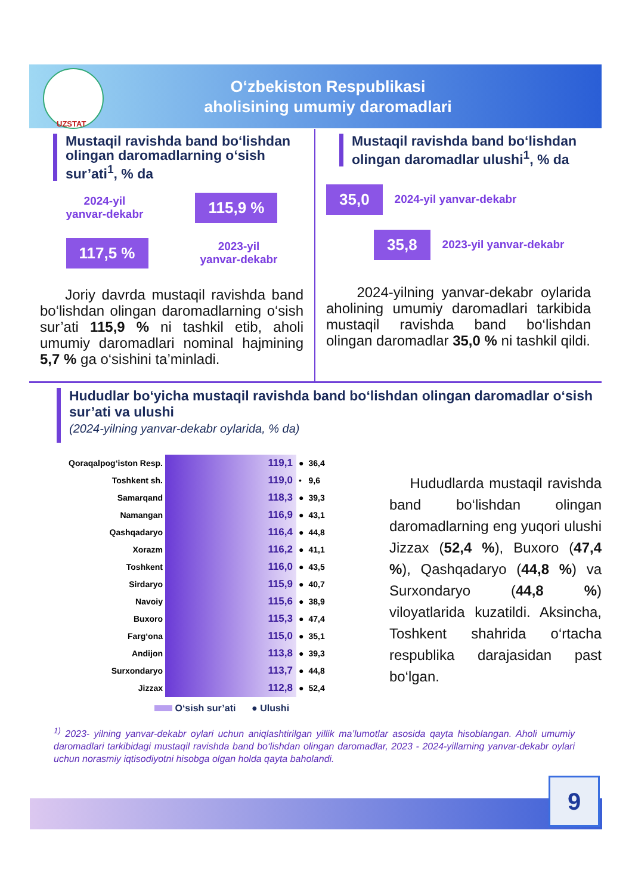O‘zbekiston Respublikasi
aholisining umumiy daromadlari
UZSTAT
Mustaqil ravishda band bo‘lishdan olingan daromadlarning o‘sish sur’ati<sup>1</sup>, % da
2024-yil
yanvar-dekabr
115,9 %
117,5 %
2023-yil
yanvar-dekabr
Joriy davrda mustaqil ravishda band bo‘lishdan olingan daromadlarning o‘sish sur’ati 115,9 % ni tashkil etib, aholi umumiy daromadlari nominal hajmining 5,7 % ga o‘sishini ta’minladi.
Mustaqil ravishda band bo‘lishdan olingan daromadlar ulushi<sup>1</sup>, % da
35,0
2024-yil yanvar-dekabr
35,8
2023-yil yanvar-dekabr
2024-yilning yanvar-dekabr oylarida aholining umumiy daromadlari tarkibida mustaqil ravishda band bo‘lishdan olingan daromadlar 35,0 % ni tashkil qildi.
Hududlar bo‘yicha mustaqil ravishda band bo‘lishdan olingan daromadlar o‘sish sur’ati va ulushi
(2024-yilning yanvar-dekabr oylarida, % da)
| Qoraqalpog‘iston Resp. | 119,1 | ● | 36,4 |
| Toshkent sh. | 119,0 | • | 9,6 |
| Samarqand | 118,3 | ● | 39,3 |
| Namangan | 116,9 | ● | 43,1 |
| Qashqadaryo | 116,4 | ● | 44,8 |
| Xorazm | 116,2 | ● | 41,1 |
| Toshkent | 116,0 | ● | 43,5 |
| Sirdaryo | 115,9 | ● | 40,7 |
| Navoiy | 115,6 | ● | 38,9 |
| Buxoro | 115,3 | ● | 47,4 |
| Farg‘ona | 115,0 | ● | 35,1 |
| Andijon | 113,8 | ● | 39,3 |
| Surxondaryo | 113,7 | ● | 44,8 |
| Jizzax | 112,8 | ● | 52,4 |
O‘sish sur’ati ● Ulushi
Hududlarda mustaqil ravishda band bo‘lishdan olingan daromadlarning eng yuqori ulushi Jizzax (52,4 %), Buxoro (47,4 %), Qashqadaryo (44,8 %) va Surxondaryo (44,8 %) viloyatlarida kuzatildi. Aksincha, Toshkent shahrida o‘rtacha respublika darajasidan past bo‘lgan.
<sup>1)</sup> 2023- yilning yanvar-dekabr oylari uchun aniqlashtirilgan yillik ma’lumotlar asosida qayta hisoblangan. Aholi umumiy daromadlari tarkibidagi mustaqil ravishda band bo‘lishdan olingan daromadlar, 2023 - 2024-yillarning yanvar-dekabr oylari uchun norasmiy iqtisodiyotni hisobga olgan holda qayta baholandi.
9